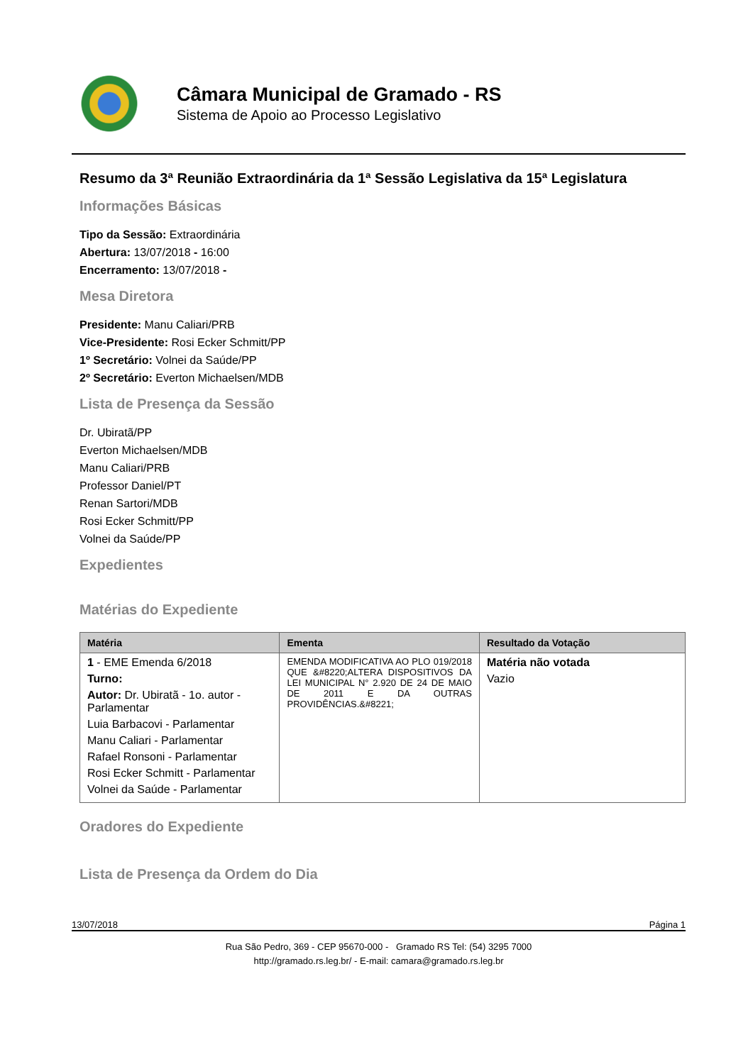Câmara Municipal de Gramado - RS
Sistema de Apoio ao Processo Legislativo
Resumo da 3ª Reunião Extraordinária da 1ª Sessão Legislativa da 15ª Legislatura
Informações Básicas
Tipo da Sessão: Extraordinária
Abertura: 13/07/2018 - 16:00
Encerramento: 13/07/2018 -
Mesa Diretora
Presidente: Manu Caliari/PRB
Vice-Presidente: Rosi Ecker Schmitt/PP
1º Secretário: Volnei da Saúde/PP
2º Secretário: Everton Michaelsen/MDB
Lista de Presença da Sessão
Dr. Ubiratã/PP
Everton Michaelsen/MDB
Manu Caliari/PRB
Professor Daniel/PT
Renan Sartori/MDB
Rosi Ecker Schmitt/PP
Volnei da Saúde/PP
Expedientes
Matérias do Expediente
| Matéria | Ementa | Resultado da Votação |
| --- | --- | --- |
| 1 - EME Emenda 6/2018 Turno: Autor: Dr. Ubiratã - 1o. autor - Parlamentar Luia Barbacovi - Parlamentar Manu Caliari - Parlamentar Rafael Ronsoni - Parlamentar Rosi Ecker Schmitt - Parlamentar Volnei da Saúde - Parlamentar | EMENDA MODIFICATIVA AO PLO 019/2018 QUE &#8220;ALTERA DISPOSITIVOS DA LEI MUNICIPAL N° 2.920 DE 24 DE MAIO DE 2011 E DA OUTRAS PROVIDÊNCIAS.&#8221; | Matéria não votada Vazio |
Oradores do Expediente
Lista de Presença da Ordem do Dia
13/07/2018 Página 1
Rua São Pedro, 369 - CEP 95670-000 - Gramado RS Tel: (54) 3295 7000
http://gramado.rs.leg.br/ - E-mail: camara@gramado.rs.leg.br